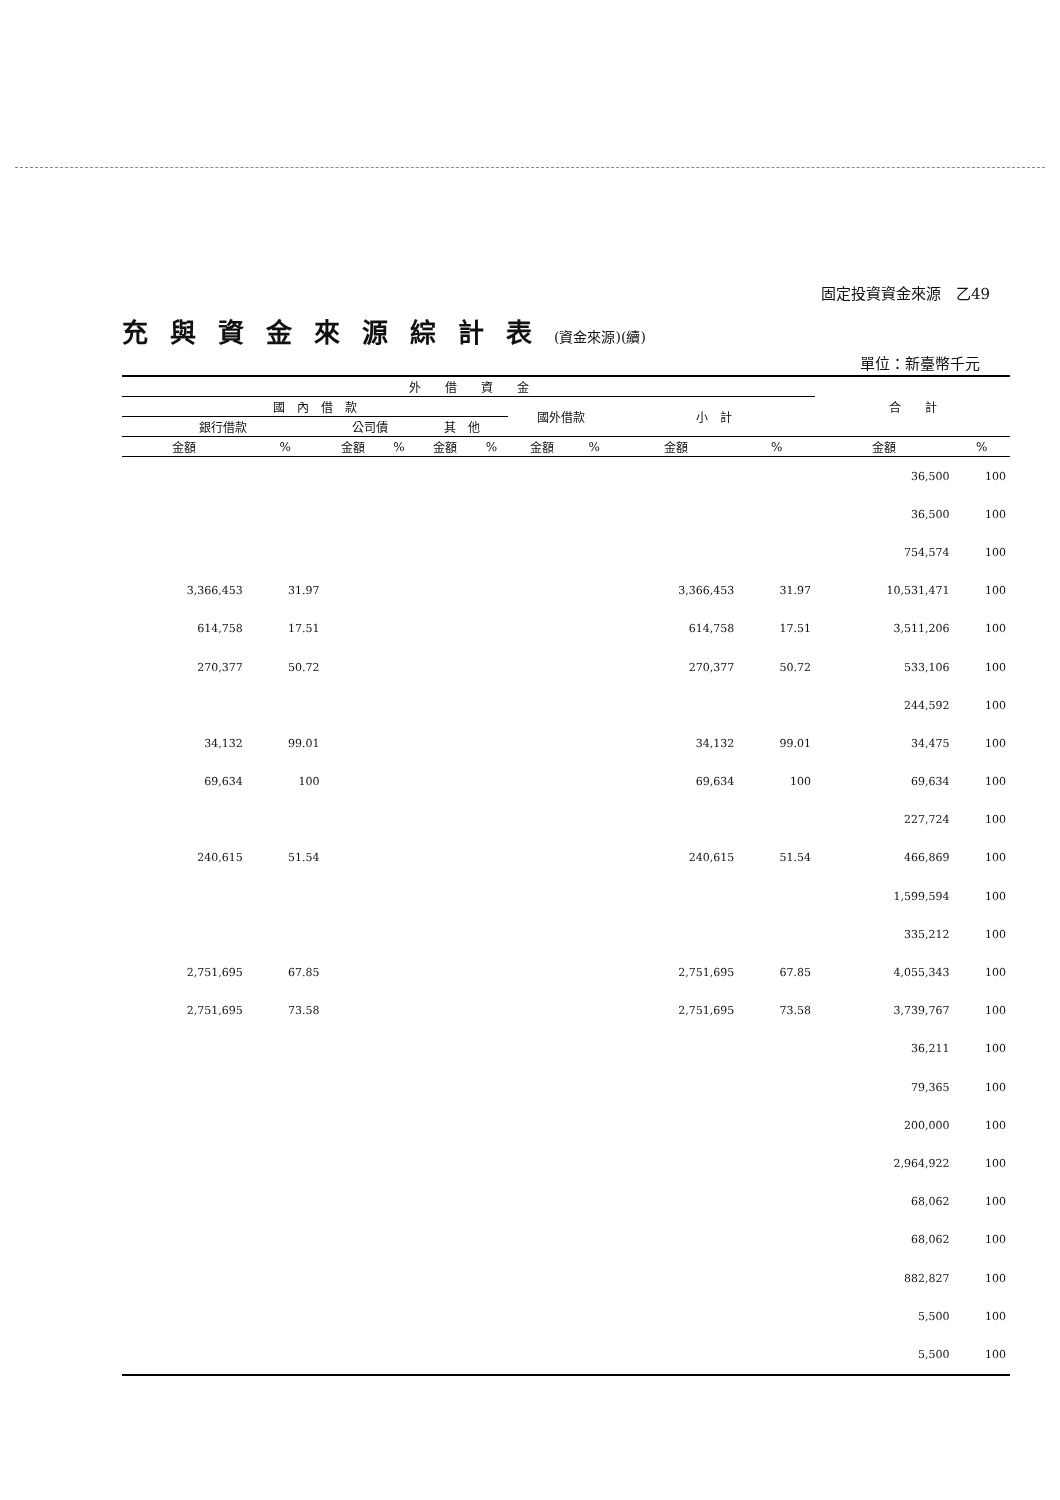固定投資資金來源　乙49
充與資金來源綜計表(資金來源)(續)
單位：新臺幣千元
| 外 借 資 金 | | | | | | | | | | 合 計 | |
| --- | --- | --- | --- | --- | --- | --- | --- | --- | --- | --- | --- |
| 國 內 借 款 | | | | | | 國外借款 | | 小 計 | | | |
| 銀行借款 | | 公司債 | | 其 他 | | | | | | | |
| 金額 | % | 金額 | % | 金額 | % | 金額 | % | 金額 | % | 金額 | % |
| | | | | | | | | | | 36,500 | 100 |
| | | | | | | | | | | 36,500 | 100 |
| | | | | | | | | | | 754,574 | 100 |
| 3,366,453 | 31.97 | | | | | | | 3,366,453 | 31.97 | 10,531,471 | 100 |
| 614,758 | 17.51 | | | | | | | 614,758 | 17.51 | 3,511,206 | 100 |
| 270,377 | 50.72 | | | | | | | 270,377 | 50.72 | 533,106 | 100 |
| | | | | | | | | | | 244,592 | 100 |
| 34,132 | 99.01 | | | | | | | 34,132 | 99.01 | 34,475 | 100 |
| 69,634 | 100 | | | | | | | 69,634 | 100 | 69,634 | 100 |
| | | | | | | | | | | 227,724 | 100 |
| 240,615 | 51.54 | | | | | | | 240,615 | 51.54 | 466,869 | 100 |
| | | | | | | | | | | 1,599,594 | 100 |
| | | | | | | | | | | 335,212 | 100 |
| 2,751,695 | 67.85 | | | | | | | 2,751,695 | 67.85 | 4,055,343 | 100 |
| 2,751,695 | 73.58 | | | | | | | 2,751,695 | 73.58 | 3,739,767 | 100 |
| | | | | | | | | | | 36,211 | 100 |
| | | | | | | | | | | 79,365 | 100 |
| | | | | | | | | | | 200,000 | 100 |
| | | | | | | | | | | 2,964,922 | 100 |
| | | | | | | | | | | 68,062 | 100 |
| | | | | | | | | | | 68,062 | 100 |
| | | | | | | | | | | 882,827 | 100 |
| | | | | | | | | | | 5,500 | 100 |
| | | | | | | | | | | 5,500 | 100 |